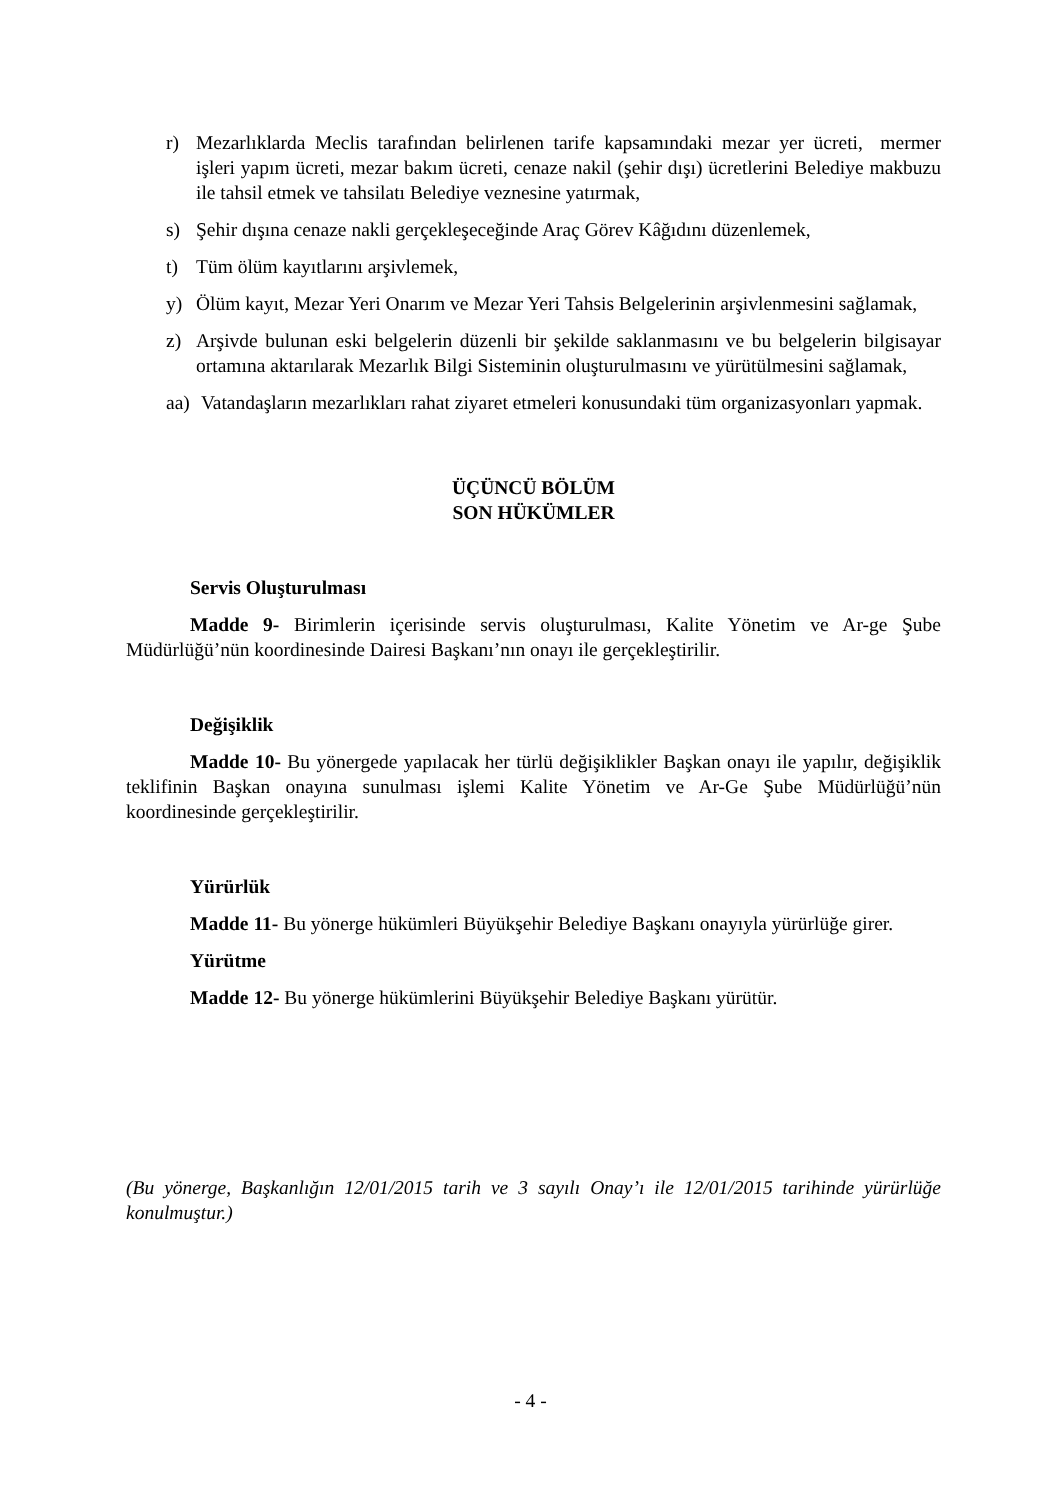r) Mezarlıklarda Meclis tarafından belirlenen tarife kapsamındaki mezar yer ücreti, mermer işleri yapım ücreti, mezar bakım ücreti, cenaze nakil (şehir dışı) ücretlerini Belediye makbuzu ile tahsil etmek ve tahsilatı Belediye veznesine yatırmak,
s) Şehir dışına cenaze nakli gerçekleşeceğinde Araç Görev Kâğıdını düzenlemek,
t) Tüm ölüm kayıtlarını arşivlemek,
y) Ölüm kayıt, Mezar Yeri Onarım ve Mezar Yeri Tahsis Belgelerinin arşivlenmesini sağlamak,
z) Arşivde bulunan eski belgelerin düzenli bir şekilde saklanmasını ve bu belgelerin bilgisayar ortamına aktarılarak Mezarlık Bilgi Sisteminin oluşturulmasını ve yürütülmesini sağlamak,
aa) Vatandaşların mezarlıkları rahat ziyaret etmeleri konusundaki tüm organizasyonları yapmak.
ÜÇÜNCÜ BÖLÜM
SON HÜKÜMLER
Servis Oluşturulması
Madde 9- Birimlerin içerisinde servis oluşturulması, Kalite Yönetim ve Ar-ge Şube Müdürlüğü’nün koordinesinde Dairesi Başkanı’nın onayı ile gerçekleştirilir.
Değişiklik
Madde 10- Bu yönergede yapılacak her türlü değişiklikler Başkan onayı ile yapılır, değişiklik teklifinin Başkan onayına sunulması işlemi Kalite Yönetim ve Ar-Ge Şube Müdürlüğü’nün koordinesinde gerçekleştirilir.
Yürürlük
Madde 11- Bu yönerge hükümleri Büyükşehir Belediye Başkanı onayıyla yürürlüğe girer.
Yürütme
Madde 12- Bu yönerge hükümlerini Büyükşehir Belediye Başkanı yürütür.
(Bu yönerge, Başkanlığın 12/01/2015 tarih ve 3 sayılı Onay’ı ile 12/01/2015 tarihinde yürürlüğe konulmuştur.)
- 4 -